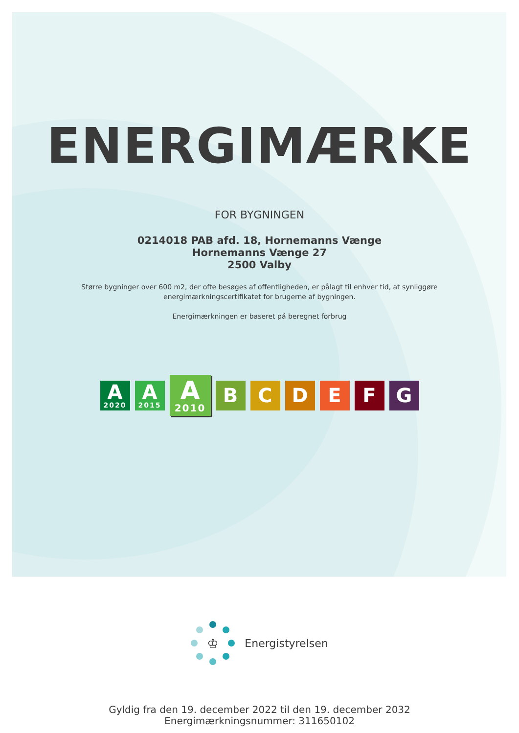ENERGIMÆRKE
FOR BYGNINGEN
0214018 PAB afd. 18, Hornemanns Vænge
Hornemanns Vænge 27
2500 Valby
Større bygninger over 600 m2, der ofte besøges af offentligheden, er pålagt til enhver tid, at synliggøre
energimærkningscertifikatet for brugerne af bygningen.
Energimærkningen er baseret på beregnet forbrug
A
2020
A
2015
A
2010
B C D E F G
♔
Energistyrelsen
Gyldig fra den 19. december 2022 til den 19. december 2032
Energimærkningsnummer: 311650102